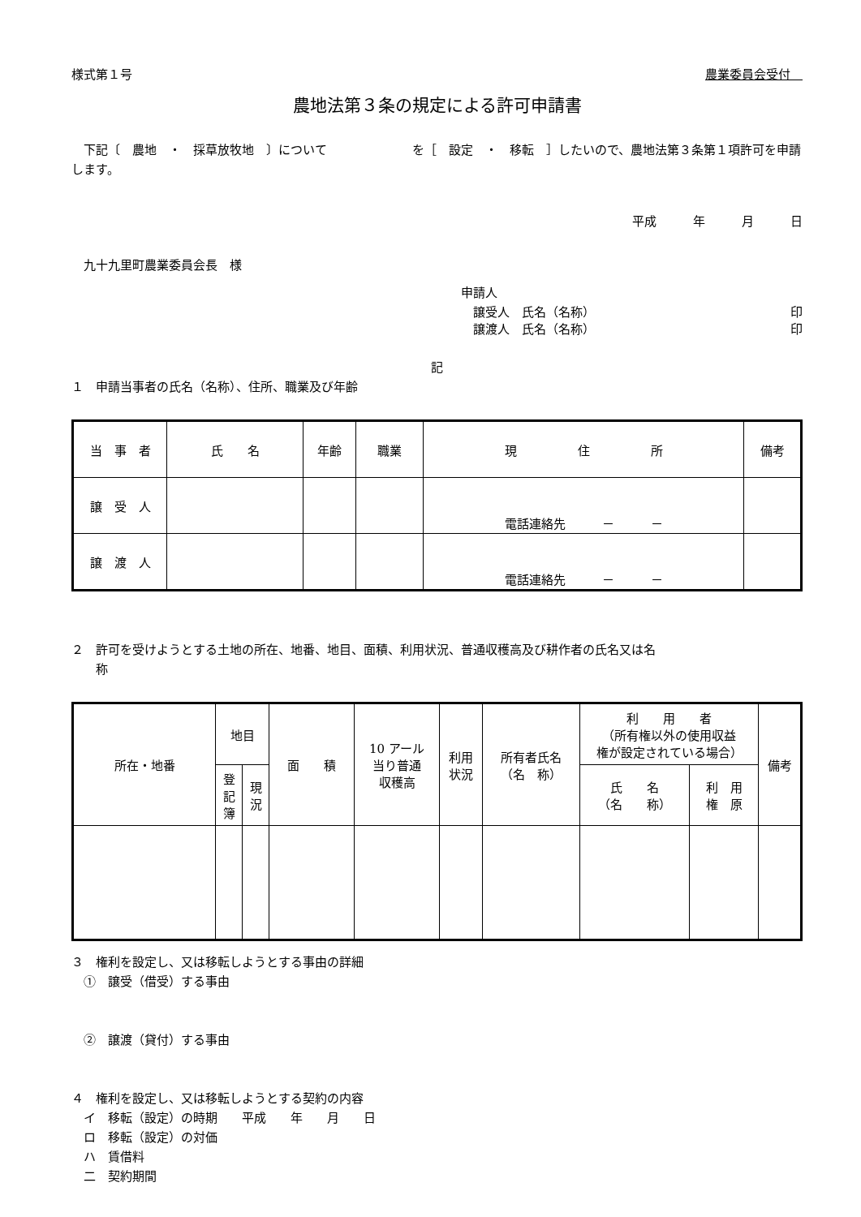様式第１号 農業委員会受付　
農地法第３条の規定による許可申請書
　下記〔　農地　・　採草放牧地　〕について　　　　　　　を［　設定　・　移転　］したいので、農地法第３条第１項許可を申請します。
平成　　　年　　　月　　　日
　九十九里町農業委員会長　様
申請人
　譲受人　氏名（名称） 印
　譲渡人　氏名（名称） 印
記
１　申請当事者の氏名（名称）、住所、職業及び年齢
| 当 事 者 | 氏 名 | 年齢 | 職業 | 現 住 所 | 備考 |
| --- | --- | --- | --- | --- | --- |
| 譲 受 人 | | | | 電話連絡先 － － | |
| 譲 渡 人 | | | | 電話連絡先 － － | |
２　許可を受けようとする土地の所在、地番、地目、面積、利用状況、普通収穫高及び耕作者の氏名又は名
　　称
| 所在・地番 | 地目 | | 面 積 | 10 アール 当り普通 収穫高 | 利用 状況 | 所有者氏名 （名 称） | 利 用 者 （所有権以外の使用収益 権が設定されている場合） | | 備考 |
| --- | --- | --- | --- | --- | --- | --- | --- | --- | --- |
| | 登 記 簿 | 現 況 | | | | | 氏 名 （名 称） | 利 用 権 原 | |
３　権利を設定し、又は移転しようとする事由の詳細
　①　譲受（借受）する事由
　②　譲渡（貸付）する事由
４　権利を設定し、又は移転しようとする契約の内容
　イ　移転（設定）の時期　　平成　　年　　月　　日
　ロ　移転（設定）の対価
　ハ　賃借料
　二　契約期間